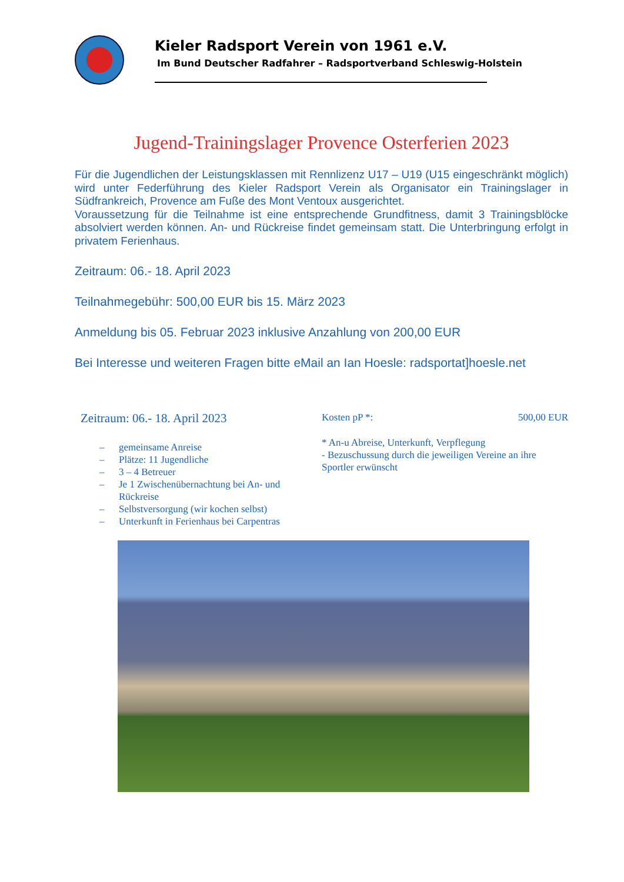Kieler Radsport Verein von 1961 e.V.
Im Bund Deutscher Radfahrer – Radsportverband Schleswig-Holstein
Jugend-Trainingslager Provence Osterferien 2023
Für die Jugendlichen der Leistungsklassen mit Rennlizenz U17 – U19 (U15 eingeschränkt möglich) wird unter Federführung des Kieler Radsport Verein als Organisator ein Trainingslager in Südfrankreich, Provence am Fuße des Mont Ventoux ausgerichtet.
Voraussetzung für die Teilnahme ist eine entsprechende Grundfitness, damit 3 Trainingsblöcke absolviert werden können. An- und Rückreise findet gemeinsam statt. Die Unterbringung erfolgt in privatem Ferienhaus.
Zeitraum: 06.- 18. April 2023
Teilnahmegebühr: 500,00 EUR bis 15. März 2023
Anmeldung bis 05. Februar 2023 inklusive Anzahlung von 200,00 EUR
Bei Interesse und weiteren Fragen bitte eMail an Ian Hoesle: radsportat]hoesle.net
Zeitraum: 06.- 18. April 2023
– gemeinsame Anreise
– Plätze: 11 Jugendliche
– 3 – 4 Betreuer
– Je 1 Zwischenübernachtung bei An- und Rückreise
– Selbstversorgung (wir kochen selbst)
– Unterkunft in Ferienhaus bei Carpentras
Kosten pP *: 500,00 EUR
* An-u Abreise, Unterkunft, Verpflegung
- Bezuschussung durch die jeweiligen Vereine an ihre Sportler erwünscht